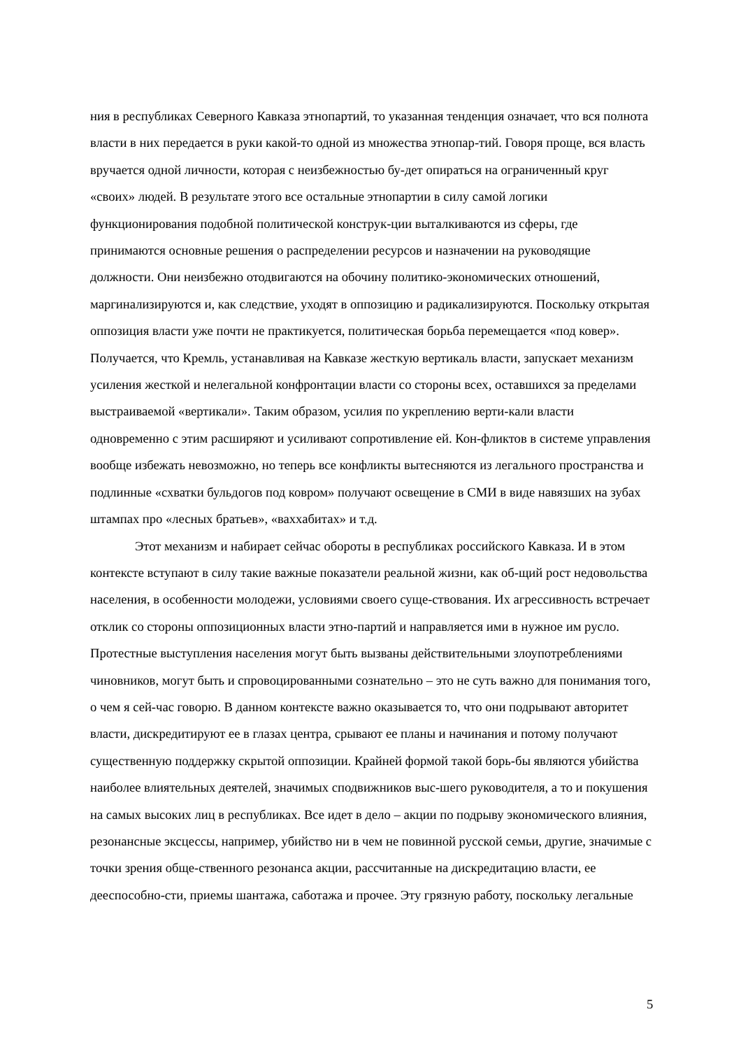ния в республиках Северного Кавказа этнопартий, то указанная тенденция означает, что вся полнота власти в них передается в руки какой-то одной из множества этнопар-тий. Говоря проще, вся власть вручается одной личности, которая с неизбежностью бу-дет опираться на ограниченный круг «своих» людей. В результате этого все остальные этнопартии в силу самой логики функционирования подобной политической конструк-ции выталкиваются из сферы, где принимаются основные решения о распределении ресурсов и назначении на руководящие должности. Они неизбежно отодвигаются на обочину политико-экономических отношений, маргинализируются и, как следствие, уходят в оппозицию и радикализируются. Поскольку открытая оппозиция власти уже почти не практикуется, политическая борьба перемещается «под ковер». Получается, что Кремль, устанавливая на Кавказе жесткую вертикаль власти, запускает механизм усиления жесткой и нелегальной конфронтации власти со стороны всех, оставшихся за пределами выстраиваемой «вертикали». Таким образом, усилия по укреплению верти-кали власти одновременно с этим расширяют и усиливают сопротивление ей. Кон-фликтов в системе управления вообще избежать невозможно, но теперь все конфликты вытесняются из легального пространства и подлинные «схватки бульдогов под ковром» получают освещение в СМИ в виде навязших на зубах штампах про «лесных братьев», «ваххабитах» и т.д.
Этот механизм и набирает сейчас обороты в республиках российского Кавказа. И в этом контексте вступают в силу такие важные показатели реальной жизни, как об-щий рост недовольства населения, в особенности молодежи, условиями своего суще-ствования. Их агрессивность встречает отклик со стороны оппозиционных власти этно-партий и направляется ими в нужное им русло. Протестные выступления населения могут быть вызваны действительными злоупотреблениями чиновников, могут быть и спровоцированными сознательно – это не суть важно для понимания того, о чем я сей-час говорю. В данном контексте важно оказывается то, что они подрывают авторитет власти, дискредитируют ее в глазах центра, срывают ее планы и начинания и потому получают существенную поддержку скрытой оппозиции. Крайней формой такой борь-бы являются убийства наиболее влиятельных деятелей, значимых сподвижников выс-шего руководителя, а то и покушения на самых высоких лиц в республиках. Все идет в дело – акции по подрыву экономического влияния, резонансные эксцессы, например, убийство ни в чем не повинной русской семьи, другие, значимые с точки зрения обще-ственного резонанса акции, рассчитанные на дискредитацию власти, ее дееспособно-сти, приемы шантажа, саботажа и прочее. Эту грязную работу, поскольку легальные
5